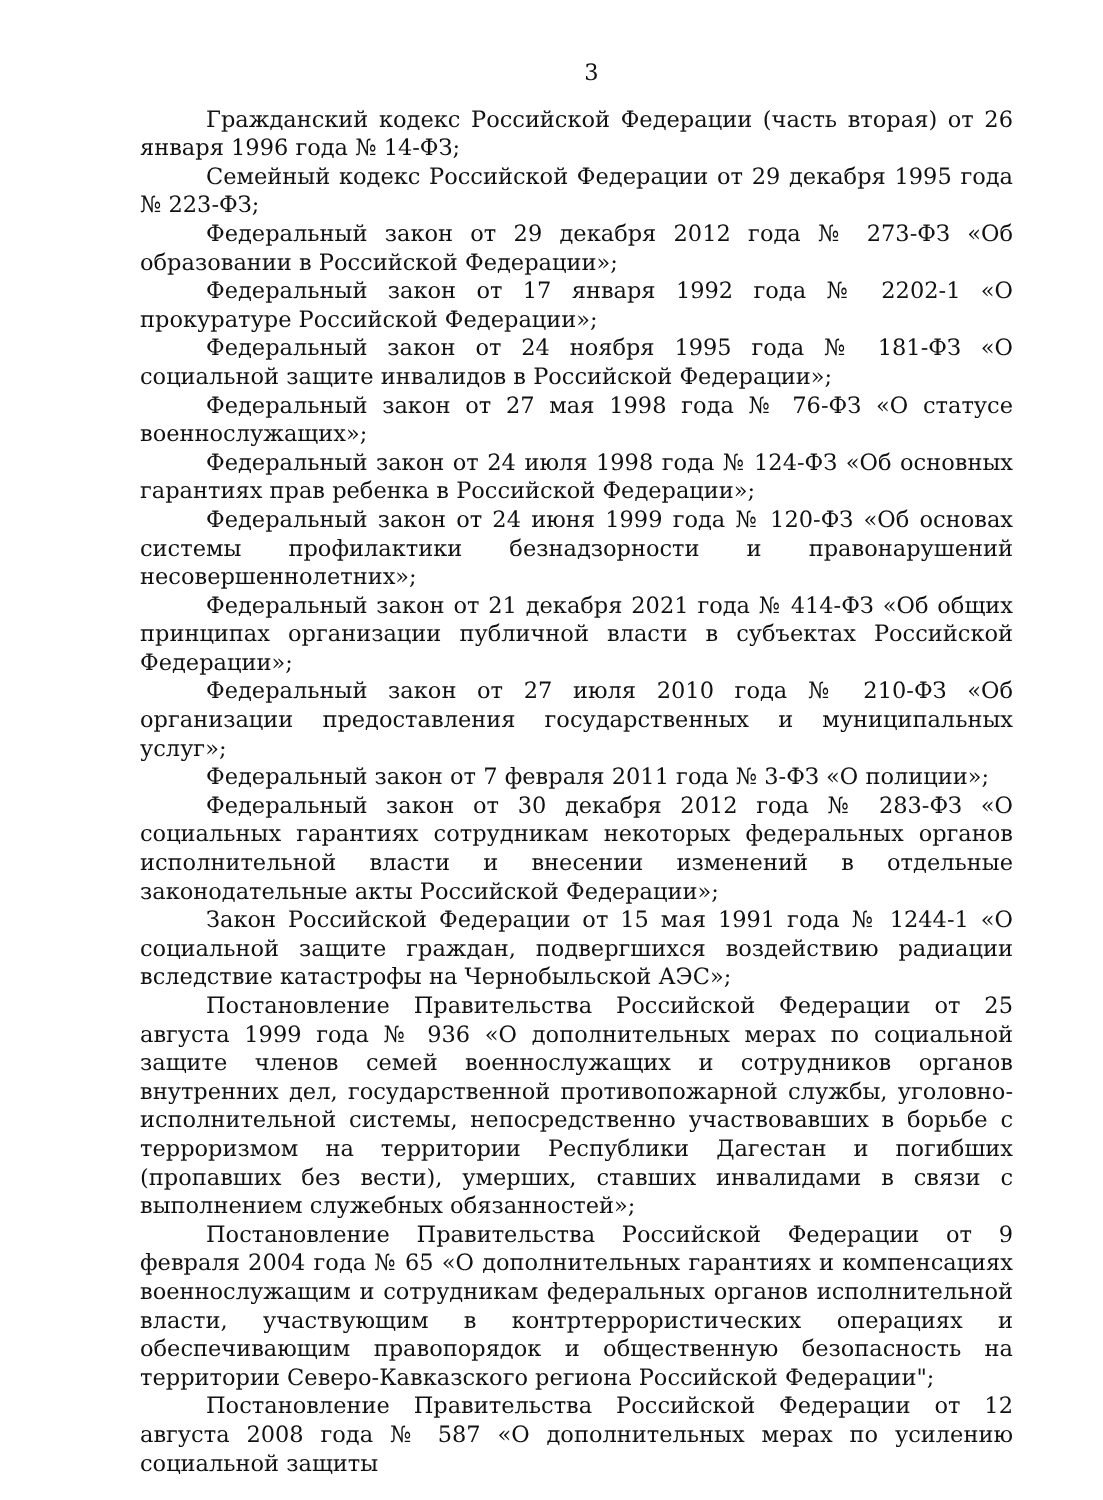3
Гражданский кодекс Российской Федерации (часть вторая) от 26 января 1996 года № 14-ФЗ;
Семейный кодекс Российской Федерации от 29 декабря 1995 года № 223-ФЗ;
Федеральный закон от 29 декабря 2012 года № 273-ФЗ «Об образовании в Российской Федерации»;
Федеральный закон от 17 января 1992 года № 2202-1 «О прокуратуре Российской Федерации»;
Федеральный закон от 24 ноября 1995 года № 181-ФЗ «О социальной защите инвалидов в Российской Федерации»;
Федеральный закон от 27 мая 1998 года № 76-ФЗ «О статусе военнослужащих»;
Федеральный закон от 24 июля 1998 года № 124-ФЗ «Об основных гарантиях прав ребенка в Российской Федерации»;
Федеральный закон от 24 июня 1999 года № 120-ФЗ «Об основах системы профилактики безнадзорности и правонарушений несовершеннолетних»;
Федеральный закон от 21 декабря 2021 года № 414-ФЗ «Об общих принципах организации публичной власти в субъектах Российской Федерации»;
Федеральный закон от 27 июля 2010 года № 210-ФЗ «Об организации предоставления государственных и муниципальных услуг»;
Федеральный закон от 7 февраля 2011 года № 3-ФЗ «О полиции»;
Федеральный закон от 30 декабря 2012 года № 283-ФЗ «О социальных гарантиях сотрудникам некоторых федеральных органов исполнительной власти и внесении изменений в отдельные законодательные акты Российской Федерации»;
Закон Российской Федерации от 15 мая 1991 года № 1244-1 «О социальной защите граждан, подвергшихся воздействию радиации вследствие катастрофы на Чернобыльской АЭС»;
Постановление Правительства Российской Федерации от 25 августа 1999 года № 936 «О дополнительных мерах по социальной защите членов семей военнослужащих и сотрудников органов внутренних дел, государственной противопожарной службы, уголовно-исполнительной системы, непосредственно участвовавших в борьбе с терроризмом на территории Республики Дагестан и погибших (пропавших без вести), умерших, ставших инвалидами в связи с выполнением служебных обязанностей»;
Постановление Правительства Российской Федерации от 9 февраля 2004 года № 65 «О дополнительных гарантиях и компенсациях военнослужащим и сотрудникам федеральных органов исполнительной власти, участвующим в контртеррористических операциях и обеспечивающим правопорядок и общественную безопасность на территории Северо-Кавказского региона Российской Федерации";
Постановление Правительства Российской Федерации от 12 августа 2008 года № 587 «О дополнительных мерах по усилению социальной защиты